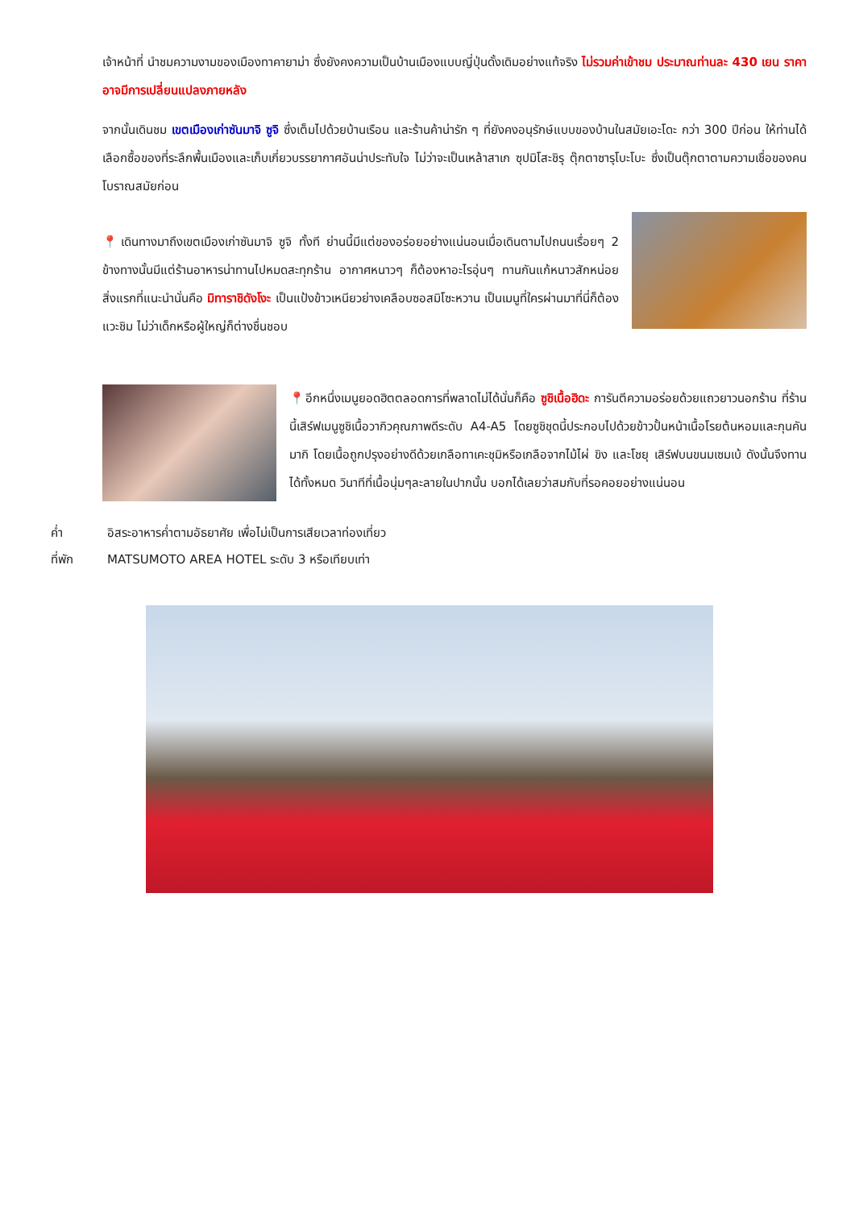เจ้าหน้าที่ นำชมความงามของเมืองทาคายาม่า ซึ่งยังคงความเป็นบ้านเมืองแบบญี่ปุ่นดั้งเดิมอย่างแท้จริง ไม่รวมค่าเข้าชม ประมาณท่านละ 430 เยน ราคาอาจมีการเปลี่ยนแปลงภายหลัง
จากนั้นเดินชม เขตเมืองเก่าซันมาจิ ซูจิ ซึ่งเต็มไปด้วยบ้านเรือน และร้านค้าน่ารัก ๆ ที่ยังคงอนุรักษ์แบบของบ้านในสมัยเอะโดะ กว่า 300 ปีก่อน ให้ท่านได้เลือกซื้อของที่ระลึกพื้นเมืองและเก็บเกี่ยวบรรยากาศอันน่าประทับใจ ไม่ว่าจะเป็นเหล้าสาเก ซุปมิโสะชิรุ ตุ๊กตาซารุโบะโบะ ซึ่งเป็นตุ๊กตาตามความเชื่อของคนโบราณสมัยก่อน
📍เดินทางมาถึงเขตเมืองเก่าซันมาจิ ซูจิ ทั้งที ย่านนี้มีแต่ของอร่อยอย่างแน่นอนเมื่อเดินตามไปถนนเรื่อยๆ 2 ข้างทางนั้นมีแต่ร้านอาหารน่าทานไปหมดสะทุกร้าน อากาศหนาวๆ ก็ต้องหาอะไรอุ่นๆ ทานกันแก้หนาวสักหน่อยสิ่งแรกที่แนะนำนั่นคือ มิทาราชิดังโงะ เป็นแป้งข้าวเหนียวย่างเคลือบซอสมิโซะหวาน เป็นเมนูที่ใครผ่านมาที่นี่ก็ต้องแวะชิม ไม่ว่าเด็กหรือผู้ใหญ่ก็ต่างชื่นชอบ
📍อีกหนึ่งเมนูยอดฮิตตลอดการที่พลาดไม่ได้นั่นก็คือ ซูชิเนื้อฮิดะ การันตีความอร่อยด้วยแถวยาวนอกร้าน ที่ร้านนี้เสิร์ฟเมนูซูชิเนื้อวากิวคุณภาพดีระดับ A4-A5 โดยซูชิชุดนี้ประกอบไปด้วยข้าวปั้นหน้าเนื้อโรยต้นหอมและกุนคันมากิ โดยเนื้อถูกปรุงอย่างดีด้วยเกลือทาเคะชุมิหรือเกลือจากไม้ไผ่ ขิง และโชยุ เสิร์ฟบนขนมเซมเบ้ ดังนั้นจึงทานได้ทั้งหมด วินาทีที่เนื้อนุ่มๆละลายในปากนั้น บอกได้เลยว่าสมกับที่รอคอยอย่างแน่นอน
ค่ำ อิสระอาหารค่ำตามอัธยาศัย เพื่อไม่เป็นการเสียเวลาท่องเที่ยว
ที่พัก MATSUMOTO AREA HOTEL ระดับ 3 หรือเทียบเท่า